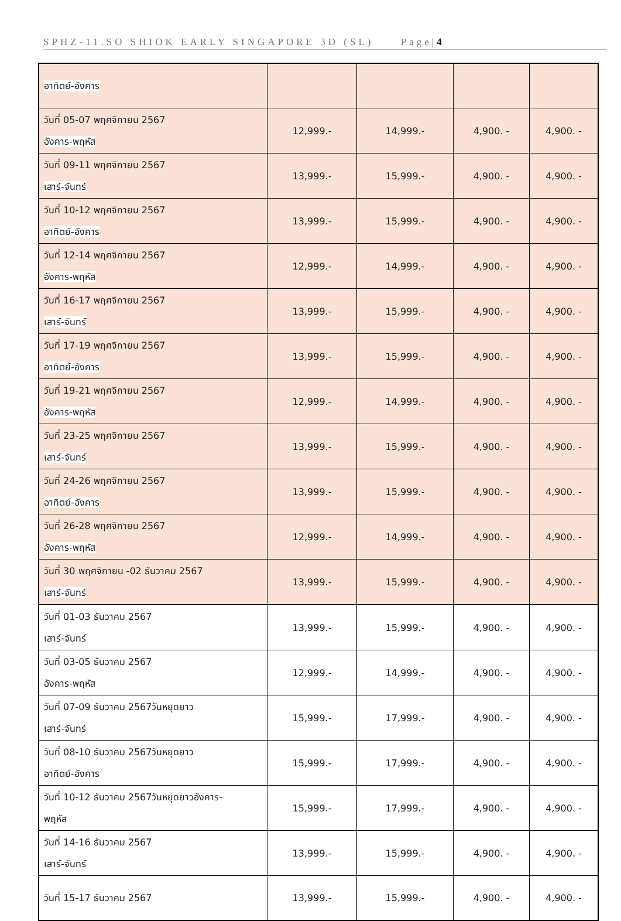SPHZ-11.SO SHIOK EARLY SINGAPORE 3D (SL) Page|4
| อาทิตย์-อังคาร | | | | |
| วันที่ 05-07 พฤศจิกายน 2567 อังคาร-พฤหัส | 12,999.- | 14,999.- | 4,900. - | 4,900. - |
| วันที่ 09-11 พฤศจิกายน 2567 เสาร์-จันทร์ | 13,999.- | 15,999.- | 4,900. - | 4,900. - |
| วันที่ 10-12 พฤศจิกายน 2567 อาทิตย์-อังคาร | 13,999.- | 15,999.- | 4,900. - | 4,900. - |
| วันที่ 12-14 พฤศจิกายน 2567 อังคาร-พฤหัส | 12,999.- | 14,999.- | 4,900. - | 4,900. - |
| วันที่ 16-17 พฤศจิกายน 2567 เสาร์-จันทร์ | 13,999.- | 15,999.- | 4,900. - | 4,900. - |
| วันที่ 17-19 พฤศจิกายน 2567 อาทิตย์-อังคาร | 13,999.- | 15,999.- | 4,900. - | 4,900. - |
| วันที่ 19-21 พฤศจิกายน 2567 อังคาร-พฤหัส | 12,999.- | 14,999.- | 4,900. - | 4,900. - |
| วันที่ 23-25 พฤศจิกายน 2567 เสาร์-จันทร์ | 13,999.- | 15,999.- | 4,900. - | 4,900. - |
| วันที่ 24-26 พฤศจิกายน 2567 อาทิตย์-อังคาร | 13,999.- | 15,999.- | 4,900. - | 4,900. - |
| วันที่ 26-28 พฤศจิกายน 2567 อังคาร-พฤหัส | 12,999.- | 14,999.- | 4,900. - | 4,900. - |
| วันที่ 30 พฤศจิกายน -02 ธันวาคม 2567 เสาร์-จันทร์ | 13,999.- | 15,999.- | 4,900. - | 4,900. - |
| วันที่ 01-03 ธันวาคม 2567 เสาร์-จันทร์ | 13,999.- | 15,999.- | 4,900. - | 4,900. - |
| วันที่ 03-05 ธันวาคม 2567 อังคาร-พฤหัส | 12,999.- | 14,999.- | 4,900. - | 4,900. - |
| วันที่ 07-09 ธันวาคม 2567วันหยุดยาว เสาร์-จันทร์ | 15,999.- | 17,999.- | 4,900. - | 4,900. - |
| วันที่ 08-10 ธันวาคม 2567วันหยุดยาว อาทิตย์-อังคาร | 15,999.- | 17,999.- | 4,900. - | 4,900. - |
| วันที่ 10-12 ธันวาคม 2567วันหยุดยาวอังคาร- พฤหัส | 15,999.- | 17,999.- | 4,900. - | 4,900. - |
| วันที่ 14-16 ธันวาคม 2567 เสาร์-จันทร์ | 13,999.- | 15,999.- | 4,900. - | 4,900. - |
| วันที่ 15-17 ธันวาคม 2567 | 13,999.- | 15,999.- | 4,900. - | 4,900. - |